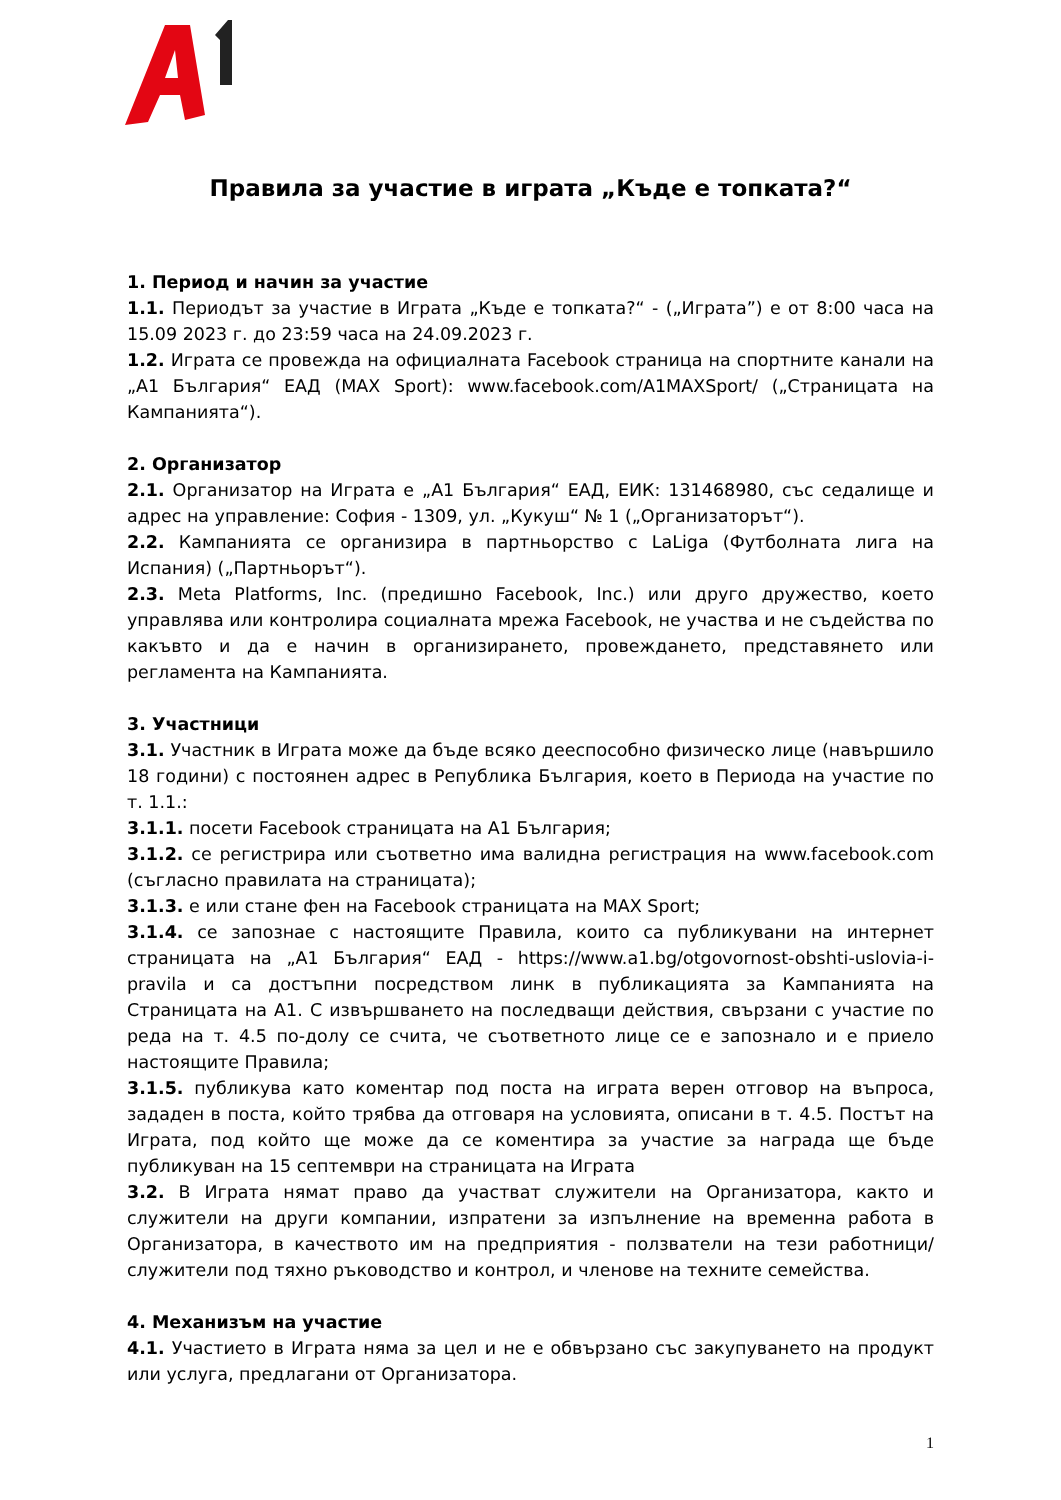Правила за участие в играта „Къде е топката?“
1. Период и начин за участие
1.1. Периодът за участие в Играта „Къде е топката?“ - („Играта”) е от 8:00 часа на 15.09 2023 г. до 23:59 часа на 24.09.2023 г.
1.2. Играта се провежда на официалната Facebook страница на спортните канали на „А1 България“ ЕАД (MAX Sport): www.facebook.com/A1MAXSport/ („Страницата на Кампанията“).
2. Организатор
2.1. Организатор на Играта е „А1 България“ ЕАД, ЕИК: 131468980, със седалище и адрес на управление: София - 1309, ул. „Кукуш“ № 1 („Организаторът“).
2.2. Кампанията се организира в партньорство с LaLiga (Футболната лига на Испания) („Партньорът“).
2.3. Meta Platforms, Inc. (предишно Facebook, Inc.) или друго дружество, което управлява или контролира социалната мрежа Facebook, не участва и не съдейства по какъвто и да е начин в организирането, провеждането, представянето или регламента на Кампанията.
3. Участници
3.1. Участник в Играта може да бъде всяко дееспособно физическо лице (навършило 18 години) с постоянен адрес в Република България, което в Периода на участие по т. 1.1.:
3.1.1. посети Facebook страницата на А1 България;
3.1.2. се регистрира или съответно има валидна регистрация на www.facebook.com (съгласно правилата на страницата);
3.1.3. е или стане фен на Facebook страницата на MAX Sport;
3.1.4. се запознае с настоящите Правила, които са публикувани на интернет страницата на „А1 България“ ЕАД - https://www.a1.bg/otgovornost-obshti-uslovia-i-pravila и са достъпни посредством линк в публикацията за Кампанията на Страницата на А1. С извършването на последващи действия, свързани с участие по реда на т. 4.5 по-долу се счита, че съответното лице се е запознало и е приело настоящите Правила;
3.1.5. публикува като коментар под поста на играта верен отговор на въпроса, зададен в поста, който трябва да отговаря на условията, описани в т. 4.5. Постът на Играта, под който ще може да се коментира за участие за награда ще бъде публикуван на 15 септември на страницата на Играта
3.2. В Играта нямат право да участват служители на Организатора, както и служители на други компании, изпратени за изпълнение на временна работа в Организатора, в качеството им на предприятия - ползватели на тези работници/служители под тяхно ръководство и контрол, и членове на техните семейства.
4. Механизъм на участие
4.1. Участието в Играта няма за цел и не е обвързано със закупуването на продукт или услуга, предлагани от Организатора.
1